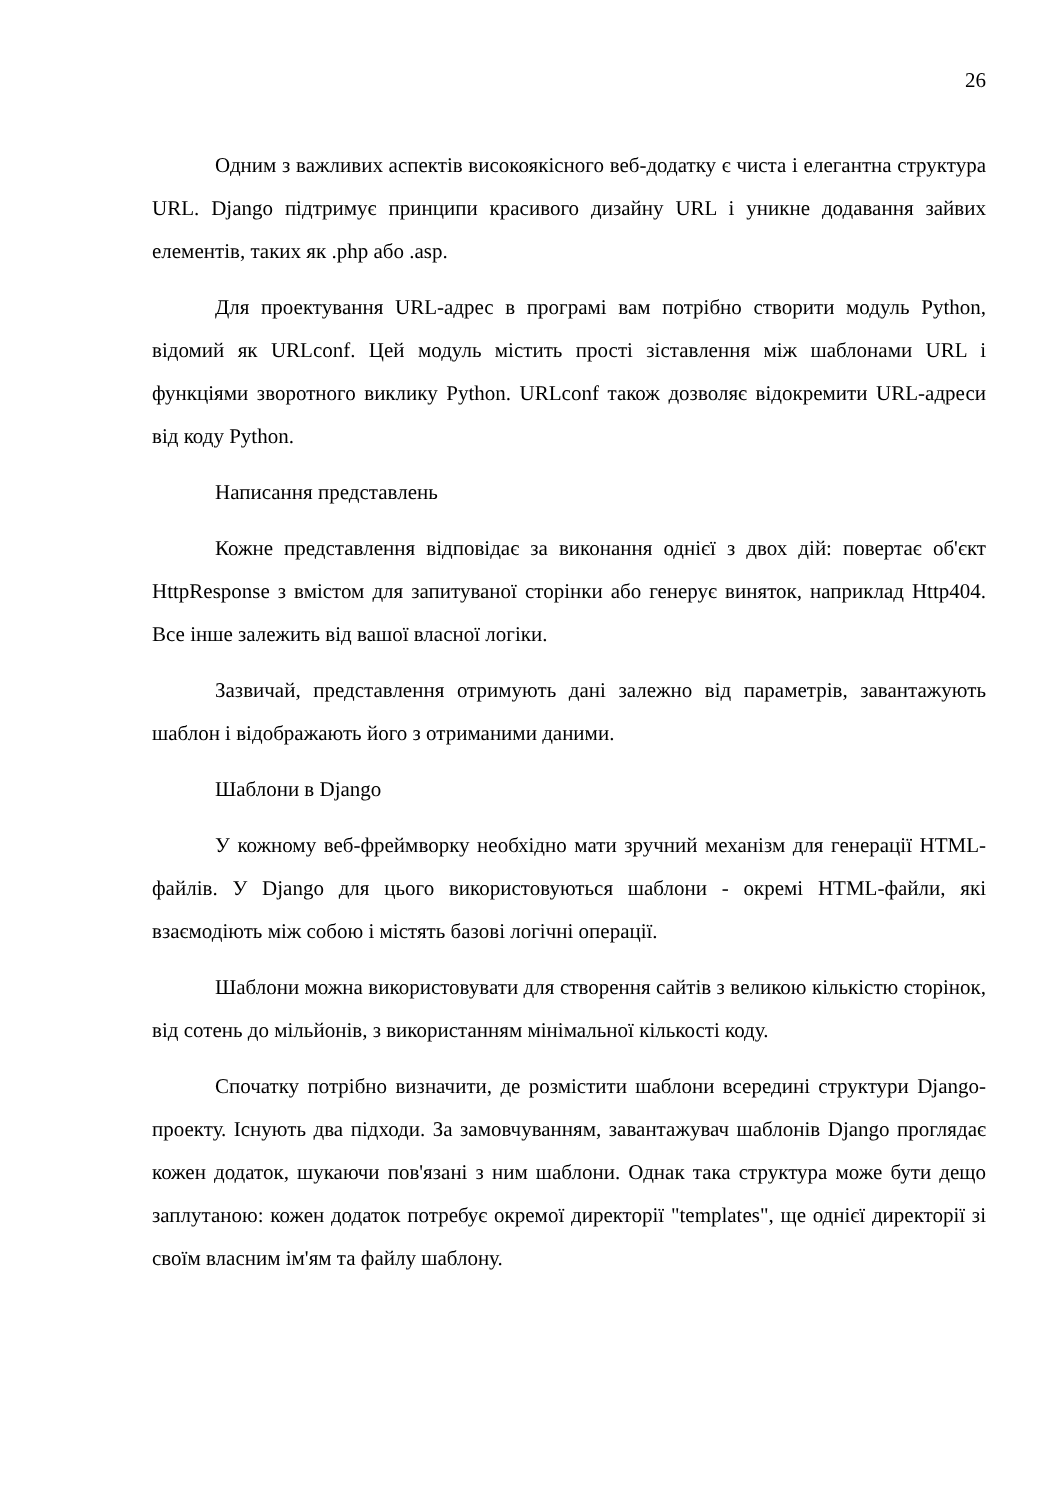26
Одним з важливих аспектів високоякісного веб-додатку є чиста і елегантна структура URL. Django підтримує принципи красивого дизайну URL і уникне додавання зайвих елементів, таких як .php або .asp.
Для проектування URL-адрес в програмі вам потрібно створити модуль Python, відомий як URLconf. Цей модуль містить прості зіставлення між шаблонами URL і функціями зворотного виклику Python. URLconf також дозволяє відокремити URL-адреси від коду Python.
Написання представлень
Кожне представлення відповідає за виконання однієї з двох дій: повертає об'єкт HttpResponse з вмістом для запитуваної сторінки або генерує виняток, наприклад Http404. Все інше залежить від вашої власної логіки.
Зазвичай, представлення отримують дані залежно від параметрів, завантажують шаблон і відображають його з отриманими даними.
Шаблони в Django
У кожному веб-фреймворку необхідно мати зручний механізм для генерації HTML-файлів. У Django для цього використовуються шаблони - окремі HTML-файли, які взаємодіють між собою і містять базові логічні операції.
Шаблони можна використовувати для створення сайтів з великою кількістю сторінок, від сотень до мільйонів, з використанням мінімальної кількості коду.
Спочатку потрібно визначити, де розмістити шаблони всередині структури Django-проекту. Існують два підходи. За замовчуванням, завантажувач шаблонів Django проглядає кожен додаток, шукаючи пов'язані з ним шаблони. Однак така структура може бути дещо заплутаною: кожен додаток потребує окремої директорії "templates", ще однієї директорії зі своїм власним ім'ям та файлу шаблону.